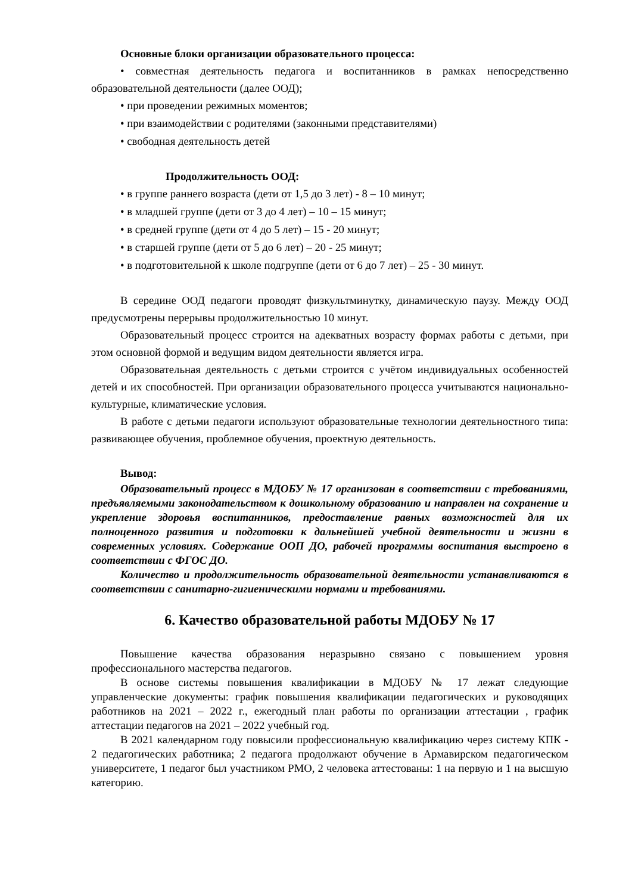Основные блоки организации образовательного процесса:
• совместная деятельность педагога и воспитанников в рамках непосредственно образовательной деятельности (далее ООД);
• при проведении режимных моментов;
• при взаимодействии с родителями (законными представителями)
• свободная деятельность детей
Продолжительность ООД:
• в группе раннего возраста (дети от 1,5 до 3 лет) - 8 – 10 минут;
• в младшей группе (дети от 3 до 4 лет) – 10 – 15 минут;
• в средней группе (дети от 4 до 5 лет) – 15 - 20 минут;
• в старшей группе (дети от 5 до 6 лет) – 20 - 25 минут;
• в подготовительной к школе подгруппе (дети от 6 до 7 лет) – 25 - 30 минут.
В середине ООД педагоги проводят физкультминутку, динамическую паузу. Между ООД предусмотрены перерывы продолжительностью 10 минут.
Образовательный процесс строится на адекватных возрасту формах работы с детьми, при этом основной формой и ведущим видом деятельности является игра.
Образовательная деятельность с детьми строится с учётом индивидуальных особенностей детей и их способностей. При организации образовательного процесса учитываются национально-культурные, климатические условия.
В работе с детьми педагоги используют образовательные технологии деятельностного типа: развивающее обучения, проблемное обучения, проектную деятельность.
Вывод:
Образовательный процесс в МДОБУ № 17 организован в соответствии с требованиями, предъявляемыми законодательством к дошкольному образованию и направлен на сохранение и укрепление здоровья воспитанников, предоставление равных возможностей для их полноценного развития и подготовки к дальнейшей учебной деятельности и жизни в современных условиях. Содержание ООП ДО, рабочей программы воспитания выстроено в соответствии с ФГОС ДО.
Количество и продолжительность образовательной деятельности устанавливаются в соответствии с санитарно-гигиеническими нормами и требованиями.
6. Качество образовательной работы МДОБУ № 17
Повышение качества образования неразрывно связано с повышением уровня профессионального мастерства педагогов.
В основе системы повышения квалификации в МДОБУ № 17 лежат следующие управленческие документы: график повышения квалификации педагогических и руководящих работников на 2021 – 2022 г., ежегодный план работы по организации аттестации , график аттестации педагогов на 2021 – 2022 учебный год.
В 2021 календарном году повысили профессиональную квалификацию через систему КПК - 2 педагогических работника; 2 педагога продолжают обучение в Армавирском педагогическом университете, 1 педагог был участником РМО, 2 человека аттестованы: 1 на первую и 1 на высшую категорию.